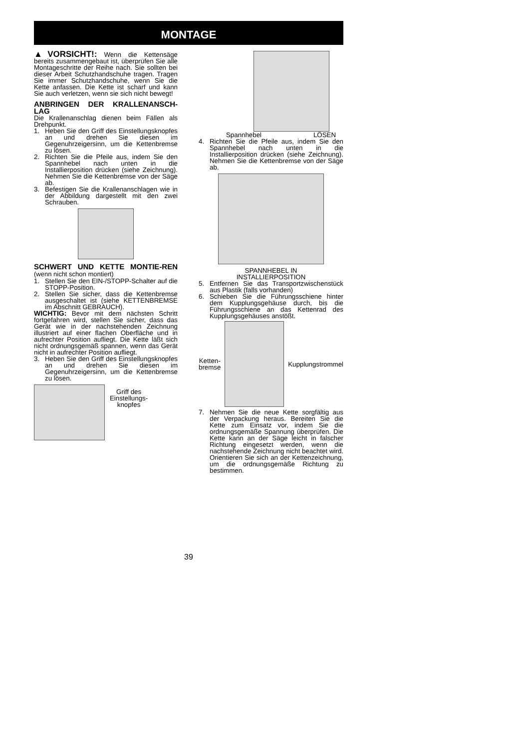MONTAGE
▲VORSICHT!: Wenn die Kettensäge bereits zusammengebaut ist, überprüfen Sie alle Montageschritte der Reihe nach. Sie sollten bei dieser Arbeit Schutzhandschuhe tragen. Tragen Sie immer Schutzhandschuhe, wenn Sie die Kette anfassen. Die Kette ist scharf und kann Sie auch verletzen, wenn sie sich nicht bewegt!
ANBRINGEN DER KRALLENANSCH-LAG
Die Krallenanschlag dienen beim Fällen als Drehpunkt.
1. Heben Sie den Griff des Einstellungsknopfes an und drehen Sie diesen im Gegenuhrzeigersinn, um die Kettenbremse zu lösen.
2. Richten Sie die Pfeile aus, indem Sie den Spannhebel nach unten in die Installierposition drücken (siehe Zeichnung). Nehmen Sie die Kettenbremse von der Säge ab.
3. Befestigen Sie die Krallenanschlagen wie in der Abbildung dargestellt mit den zwei Schrauben.
SCHWERT UND KETTE MONTIE-REN (wenn nicht schon montiert)
1. Stellen Sie den EIN-/STOPP-Schalter auf die STOPP-Position.
2. Stellen Sie sicher, dass die Kettenbremse ausgeschaltet ist (siehe KETTENBREMSE im Abschnitt GEBRAUCH).
WICHTIG: Bevor mit dem nächsten Schritt fortgefahren wird, stellen Sie sicher, dass das Gerät wie in der nachstehenden Zeichnung illustriert auf einer flachen Oberfläche und in aufrechter Position aufliegt. Die Kette läßt sich nicht ordnungsgemäß spannen, wenn das Gerät nicht in aufrechter Position aufliegt.
3. Heben Sie den Griff des Einstellungsknopfes an und drehen Sie diesen im Gegenuhrzeigersinn, um die Kettenbremse zu lösen.
Griff des
Einstellungs-
knopfes
Spannhebel LÖSEN
4. Richten Sie die Pfeile aus, indem Sie den Spannhebel nach unten in die Installierposition drücken (siehe Zeichnung). Nehmen Sie die Kettenbremse von der Säge ab.
SPANNHEBEL IN
INSTALLIERPOSITION
5. Entfernen Sie das Transportzwischenstück aus Plastik (falls vorhanden)
6. Schieben Sie die Führungsschiene hinter dem Kupplungsgehäuse durch, bis die Führungsschiene an das Kettenrad des Kupplungsgehäuses anstößt.
Ketten-
bremse
Kupplungstrommel
7. Nehmen Sie die neue Kette sorgfältig aus der Verpackung heraus. Bereiten Sie die Kette zum Einsatz vor, indem Sie die ordnungsgemäße Spannung überprüfen. Die Kette kann an der Säge leicht in falscher Richtung eingesetzt werden, wenn die nachstehende Zeichnung nicht beachtet wird. Orientieren Sie sich an der Kettenzeichnung, um die ordnungsgemäße Richtung zu bestimmen.
39